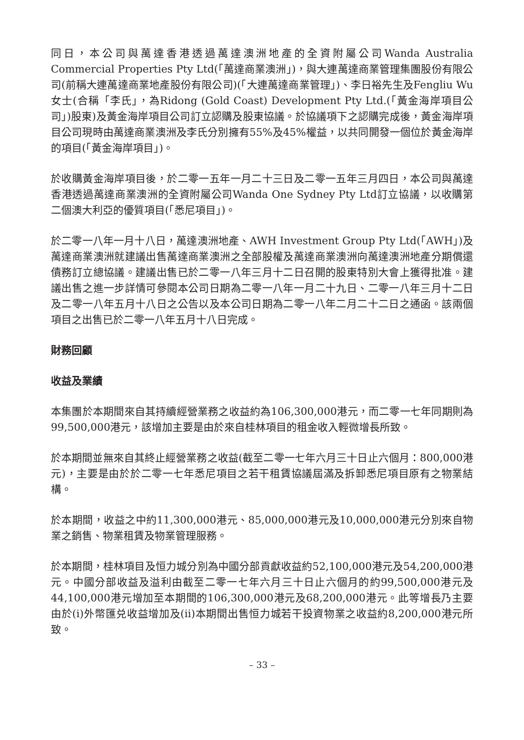同日，本公司與萬達香港透過萬達澳洲地產的全資附屬公司Wanda Australia Commercial Properties Pty Ltd(「萬達商業澳洲」)，與大連萬達商業管理集團股份有限公司(前稱大連萬達商業地產股份有限公司)(「大連萬達商業管理」)、李日裕先生及Fengliu Wu女士(合稱「李氏」，為Ridong (Gold Coast) Development Pty Ltd.(「黃金海岸項目公司」)股東)及黃金海岸項目公司訂立認購及股東協議。於協議項下之認購完成後，黃金海岸項目公司現時由萬達商業澳洲及李氏分別擁有55%及45%權益，以共同開發一個位於黃金海岸的項目(「黃金海岸項目」)。
於收購黃金海岸項目後，於二零一五年一月二十三日及二零一五年三月四日，本公司與萬達香港透過萬達商業澳洲的全資附屬公司Wanda One Sydney Pty Ltd訂立協議，以收購第二個澳大利亞的優質項目(「悉尼項目」)。
於二零一八年一月十八日，萬達澳洲地產、AWH Investment Group Pty Ltd(「AWH」)及萬達商業澳洲就建議出售萬達商業澳洲之全部股權及萬達商業澳洲向萬達澳洲地產分期償還債務訂立總協議。建議出售已於二零一八年三月十二日召開的股東特別大會上獲得批准。建議出售之進一步詳情可參閱本公司日期為二零一八年一月二十九日、二零一八年三月十二日及二零一八年五月十八日之公告以及本公司日期為二零一八年二月二十二日之通函。該兩個項目之出售已於二零一八年五月十八日完成。
財務回顧
收益及業績
本集團於本期間來自其持續經營業務之收益約為106,300,000港元，而二零一七年同期則為99,500,000港元，該增加主要是由於來自桂林項目的租金收入輕微增長所致。
於本期間並無來自其終止經營業務之收益(截至二零一七年六月三十日止六個月：800,000港元)，主要是由於於二零一七年悉尼項目之若干租賃協議屆滿及拆卸悉尼項目原有之物業結構。
於本期間，收益之中約11,300,000港元、85,000,000港元及10,000,000港元分別來自物業之銷售、物業租賃及物業管理服務。
於本期間，桂林項目及恒力城分別為中國分部貢獻收益約52,100,000港元及54,200,000港元。中國分部收益及溢利由截至二零一七年六月三十日止六個月的約99,500,000港元及44,100,000港元增加至本期間的106,300,000港元及68,200,000港元。此等增長乃主要由於(i)外幣匯兑收益增加及(ii)本期間出售恒力城若干投資物業之收益約8,200,000港元所致。
– 33 –